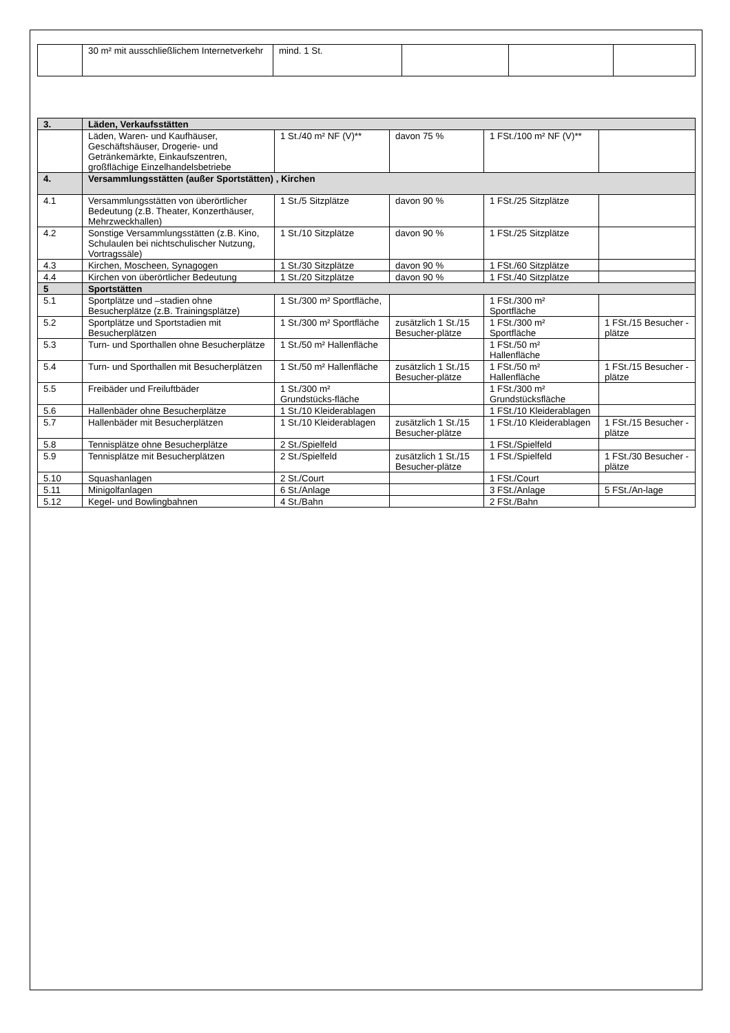| | 30 m² mit ausschließlichem Internetverkehr | mind. 1 St. | | | |
| 3. | Läden, Verkaufsstätten | | | | |
| | Läden, Waren- und Kaufhäuser, Geschäftshäuser, Drogerie- und Getränkemärkte, Einkaufszentren, großflächige Einzelhandelsbetriebe | 1 St./40 m² NF (V)** | davon 75 % | 1 FSt./100 m² NF (V)** | |
| 4. | Versammlungsstätten (außer Sportstätten) , Kirchen | | | | |
| 4.1 | Versammlungsstätten von überörtlicher Bedeutung (z.B. Theater, Konzerthäuser, Mehrzweckhallen) | 1 St./5 Sitzplätze | davon 90 % | 1 FSt./25 Sitzplätze | |
| 4.2 | Sonstige Versammlungsstätten (z.B. Kino, Schulaulen bei nichtschulischer Nutzung, Vortragssäle) | 1 St./10 Sitzplätze | davon 90 % | 1 FSt./25 Sitzplätze | |
| 4.3 | Kirchen, Moscheen, Synagogen | 1 St./30 Sitzplätze | davon 90 % | 1 FSt./60 Sitzplätze | |
| 4.4 | Kirchen von überörtlicher Bedeutung | 1 St./20 Sitzplätze | davon 90 % | 1 FSt./40 Sitzplätze | |
| 5 | Sportstätten | | | | |
| 5.1 | Sportplätze und –stadien ohne Besucherplätze (z.B. Trainingsplätze) | 1 St./300 m² Sportfläche, | | 1 FSt./300 m² Sportfläche | |
| 5.2 | Sportplätze und Sportstadien mit Besucherplätzen | 1 St./300 m² Sportfläche | zusätzlich 1 St./15 Besucher-plätze | 1 FSt./300 m² Sportfläche | 1 FSt./15 Besucher -plätze |
| 5.3 | Turn- und Sporthallen ohne Besucherplätze | 1 St./50 m² Hallenfläche | | 1 FSt./50 m² Hallenfläche | |
| 5.4 | Turn- und Sporthallen mit Besucherplätzen | 1 St./50 m² Hallenfläche | zusätzlich 1 St./15 Besucher-plätze | 1 FSt./50 m² Hallenfläche | 1 FSt./15 Besucher -plätze |
| 5.5 | Freibäder und Freiluftbäder | 1 St./300 m² Grundstücks-fläche | | 1 FSt./300 m² Grundstücksfläche | |
| 5.6 | Hallenbäder ohne Besucherplätze | 1 St./10 Kleiderablagen | | 1 FSt./10 Kleiderablagen | |
| 5.7 | Hallenbäder mit Besucherplätzen | 1 St./10 Kleiderablagen | zusätzlich 1 St./15 Besucher-plätze | 1 FSt./10 Kleiderablagen | 1 FSt./15 Besucher -plätze |
| 5.8 | Tennisplätze ohne Besucherplätze | 2 St./Spielfeld | | 1 FSt./Spielfeld | |
| 5.9 | Tennisplätze mit Besucherplätzen | 2 St./Spielfeld | zusätzlich 1 St./15 Besucher-plätze | 1 FSt./Spielfeld | 1 FSt./30 Besucher -plätze |
| 5.10 | Squashanlagen | 2 St./Court | | 1 FSt./Court | |
| 5.11 | Minigolfanlagen | 6 St./Anlage | | 3 FSt./Anlage | 5 FSt./An-lage |
| 5.12 | Kegel- und Bowlingbahnen | 4 St./Bahn | | 2 FSt./Bahn | |